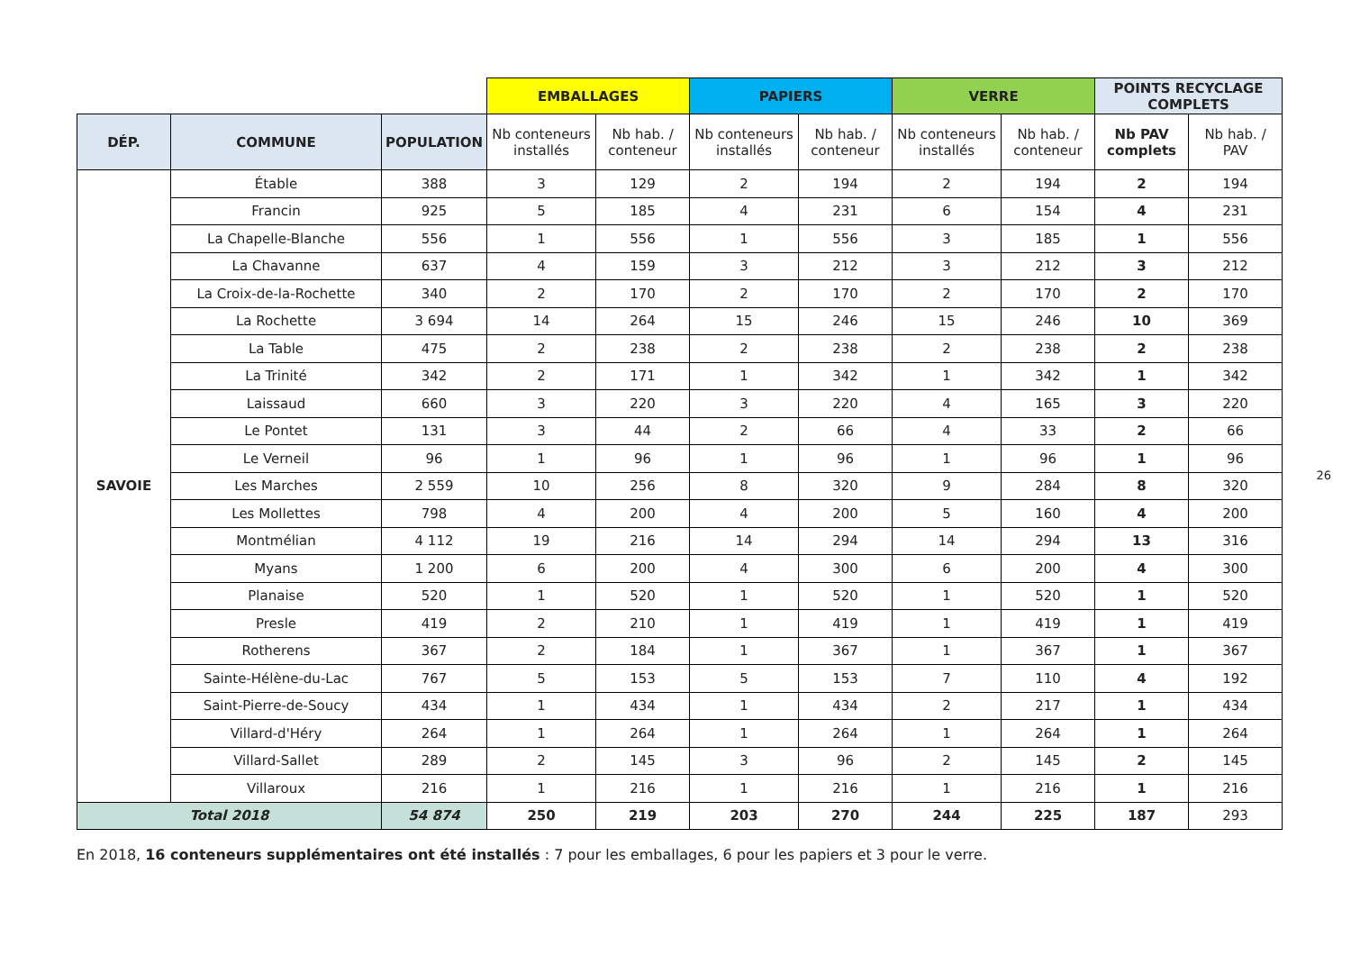| | | | EMBALLAGES | | PAPIERS | | VERRE | | POINTS RECYCLAGE COMPLETS | |
| DÉP. | COMMUNE | POPULATION | Nb conteneurs installés | Nb hab. / conteneur | Nb conteneurs installés | Nb hab. / conteneur | Nb conteneurs installés | Nb hab. / conteneur | Nb PAV complets | Nb hab. / PAV |
| SAVOIE | Étable | 388 | 3 | 129 | 2 | 194 | 2 | 194 | 2 | 194 |
| | Francin | 925 | 5 | 185 | 4 | 231 | 6 | 154 | 4 | 231 |
| | La Chapelle-Blanche | 556 | 1 | 556 | 1 | 556 | 3 | 185 | 1 | 556 |
| | La Chavanne | 637 | 4 | 159 | 3 | 212 | 3 | 212 | 3 | 212 |
| | La Croix-de-la-Rochette | 340 | 2 | 170 | 2 | 170 | 2 | 170 | 2 | 170 |
| | La Rochette | 3 694 | 14 | 264 | 15 | 246 | 15 | 246 | 10 | 369 |
| | La Table | 475 | 2 | 238 | 2 | 238 | 2 | 238 | 2 | 238 |
| | La Trinité | 342 | 2 | 171 | 1 | 342 | 1 | 342 | 1 | 342 |
| | Laissaud | 660 | 3 | 220 | 3 | 220 | 4 | 165 | 3 | 220 |
| | Le Pontet | 131 | 3 | 44 | 2 | 66 | 4 | 33 | 2 | 66 |
| | Le Verneil | 96 | 1 | 96 | 1 | 96 | 1 | 96 | 1 | 96 |
| | Les Marches | 2 559 | 10 | 256 | 8 | 320 | 9 | 284 | 8 | 320 |
| | Les Mollettes | 798 | 4 | 200 | 4 | 200 | 5 | 160 | 4 | 200 |
| | Montmélian | 4 112 | 19 | 216 | 14 | 294 | 14 | 294 | 13 | 316 |
| | Myans | 1 200 | 6 | 200 | 4 | 300 | 6 | 200 | 4 | 300 |
| | Planaise | 520 | 1 | 520 | 1 | 520 | 1 | 520 | 1 | 520 |
| | Presle | 419 | 2 | 210 | 1 | 419 | 1 | 419 | 1 | 419 |
| | Rotherens | 367 | 2 | 184 | 1 | 367 | 1 | 367 | 1 | 367 |
| | Sainte-Hélène-du-Lac | 767 | 5 | 153 | 5 | 153 | 7 | 110 | 4 | 192 |
| | Saint-Pierre-de-Soucy | 434 | 1 | 434 | 1 | 434 | 2 | 217 | 1 | 434 |
| | Villard-d'Héry | 264 | 1 | 264 | 1 | 264 | 1 | 264 | 1 | 264 |
| | Villard-Sallet | 289 | 2 | 145 | 3 | 96 | 2 | 145 | 2 | 145 |
| | Villaroux | 216 | 1 | 216 | 1 | 216 | 1 | 216 | 1 | 216 |
| Total 2018 | | 54 874 | 250 | 219 | 203 | 270 | 244 | 225 | 187 | 293 |
En 2018, 16 conteneurs supplémentaires ont été installés : 7 pour les emballages, 6 pour les papiers et 3 pour le verre.
26